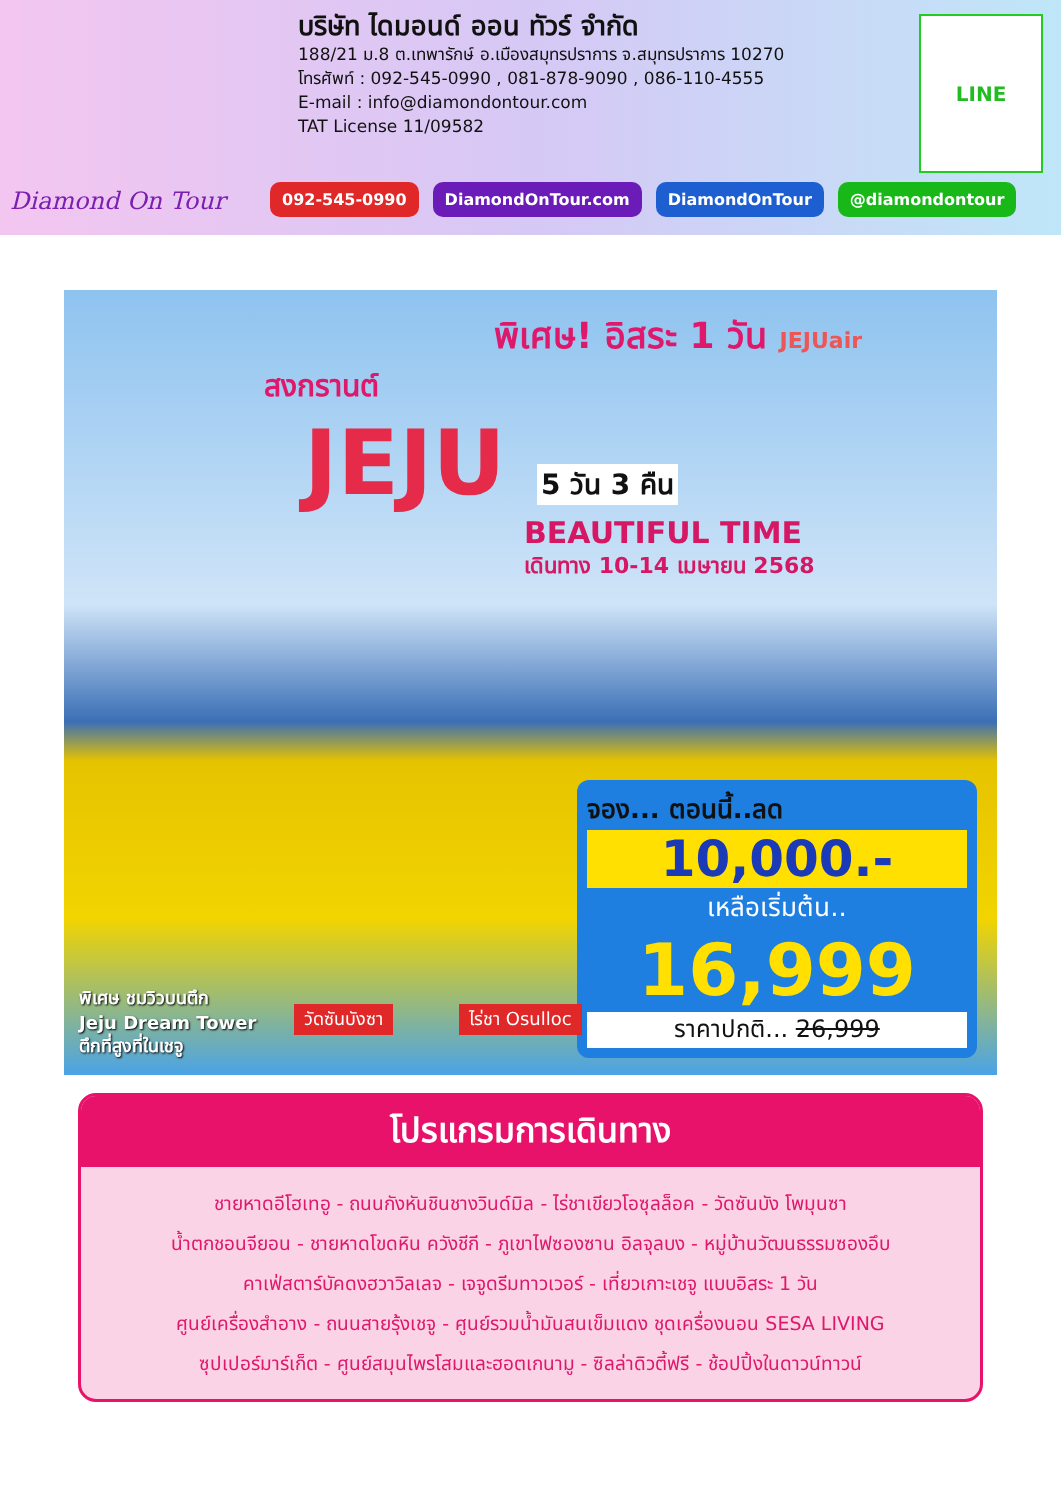Diamond On Tour
บริษัท ไดมอนด์ ออน ทัวร์ จำกัด
188/21 ม.8 ต.เทพารักษ์ อ.เมืองสมุทรปราการ จ.สมุทรปราการ 10270
โทรศัพท์ : 092-545-0990 , 081-878-9090 , 086-110-4555
E-mail : info@diamondontour.com
TAT License 11/09582
LINE
092-545-0990 DiamondOnTour.com DiamondOnTour @diamondontour
พิเศษ! อิสระ 1 วัน JEJUair
สงกรานต์
JEJU 5 วัน 3 คืน
BEAUTIFUL TIME
เดินทาง 10-14 เมษายน 2568
จอง... ตอนนี้..ลด
10,000.-
เหลือเริ่มต้น..
16,999
ราคาปกติ... 26,999
พิเศษ ชมวิวบนตึก
Jeju Dream Tower
ตึกที่สูงที่ในเชจู
วัดซันบังซา ไร่ชา Osulloc
โปรแกรมการเดินทาง
ชายหาดอีโฮเทอู - ถนนกังหันชินชางวินด์มิล - ไร่ชาเขียวโอซุลล็อค - วัดซันบัง โพมุนซา
น้ำตกชอนจียอน - ชายหาดโขดหิน ควังชีกี - ภูเขาไฟซองซาน อิลจุลบง - หมู่บ้านวัฒนธรรมซองอึบ
คาเฟ่สตาร์บัคดงฮวาวิลเลจ - เจจูดรีมทาวเวอร์ - เที่ยวเกาะเชจู แบบอิสระ 1 วัน
ศูนย์เครื่องสำอาง - ถนนสายรุ้งเชจู - ศูนย์รวมน้ำมันสนเข็มแดง ชุดเครื่องนอน SESA LIVING
ซุปเปอร์มาร์เก็ต - ศูนย์สมุนไพรโสมและฮอตเกนามู - ซิลล่าดิวตี้ฟรี - ช้อปปิ้งในดาวน์ทาวน์